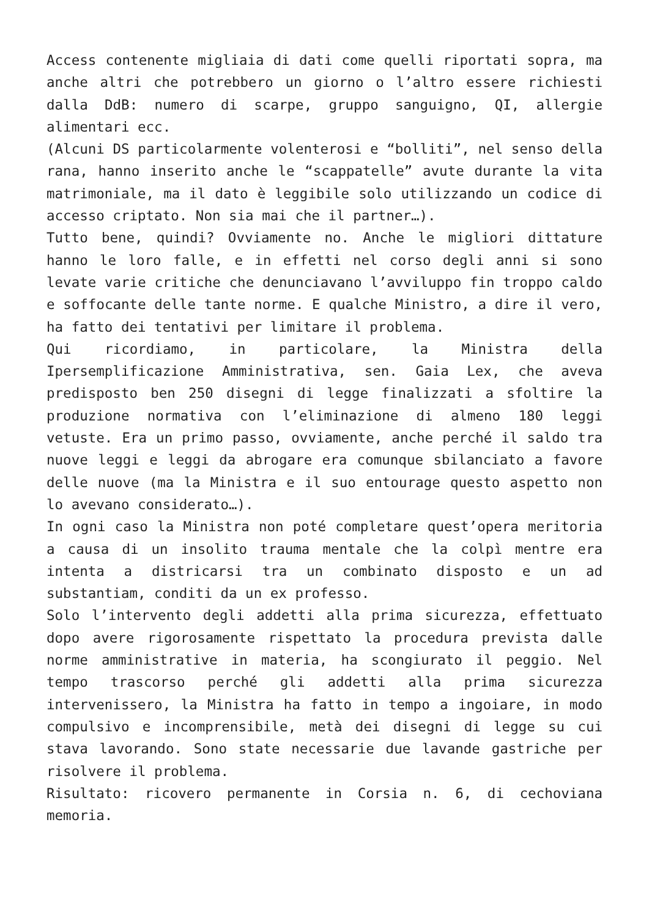Access contenente migliaia di dati come quelli riportati sopra, ma anche altri che potrebbero un giorno o l’altro essere richiesti dalla DdB: numero di scarpe, gruppo sanguigno, QI, allergie alimentari ecc.
(Alcuni DS particolarmente volenterosi e “bolliti”, nel senso della rana, hanno inserito anche le “scappatelle” avute durante la vita matrimoniale, ma il dato è leggibile solo utilizzando un codice di accesso criptato. Non sia mai che il partner…).
Tutto bene, quindi? Ovviamente no. Anche le migliori dittature hanno le loro falle, e in effetti nel corso degli anni si sono levate varie critiche che denunciavano l’avviluppo fin troppo caldo e soffocante delle tante norme. E qualche Ministro, a dire il vero, ha fatto dei tentativi per limitare il problema.
Qui ricordiamo, in particolare, la Ministra della Ipersemplificazione Amministrativa, sen. Gaia Lex, che aveva predisposto ben 250 disegni di legge finalizzati a sfoltire la produzione normativa con l’eliminazione di almeno 180 leggi vetuste. Era un primo passo, ovviamente, anche perché il saldo tra nuove leggi e leggi da abrogare era comunque sbilanciato a favore delle nuove (ma la Ministra e il suo entourage questo aspetto non lo avevano considerato…).
In ogni caso la Ministra non poté completare quest’opera meritoria a causa di un insolito trauma mentale che la colpì mentre era intenta a districarsi tra un combinato disposto e un ad substantiam, conditi da un ex professo.
Solo l’intervento degli addetti alla prima sicurezza, effettuato dopo avere rigorosamente rispettato la procedura prevista dalle norme amministrative in materia, ha scongiurato il peggio. Nel tempo trascorso perché gli addetti alla prima sicurezza intervenissero, la Ministra ha fatto in tempo a ingoiare, in modo compulsivo e incomprensibile, metà dei disegni di legge su cui stava lavorando. Sono state necessarie due lavande gastriche per risolvere il problema.
Risultato: ricovero permanente in Corsia n. 6, di cechoviana memoria.